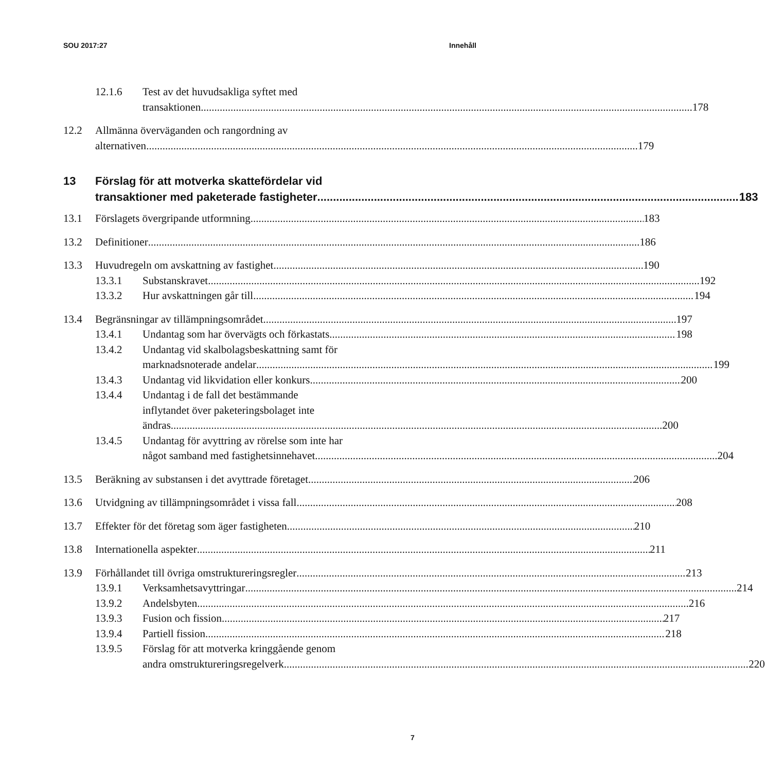SOU 2017:27 Innehåll
12.1.6 Test av det huvudsakliga syftet med
transaktionen 178
12.2 Allmänna överväganden och rangordning av
alternativen 179
13 Förslag för att motverka skattefördelar vid
transaktioner med paketerade fastigheter 183
13.1 Förslagets övergripande utformning 183
13.2 Definitioner 186
13.3 Huvudregeln om avskattning av fastighet 190
13.3.1 Substanskravet 192
13.3.2 Hur avskattningen går till 194
13.4 Begränsningar av tillämpningsområdet 197
13.4.1 Undantag som har övervägts och förkastats 198
13.4.2 Undantag vid skalbolagsbeskattning samt för
marknadsnoterade andelar 199
13.4.3 Undantag vid likvidation eller konkurs 200
13.4.4 Undantag i de fall det bestämmande
inflytandet över paketeringsbolaget inte
ändras 200
13.4.5 Undantag för avyttring av rörelse som inte har
något samband med fastighetsinnehavet 204
13.5 Beräkning av substansen i det avyttrade företaget 206
13.6 Utvidgning av tillämpningsområdet i vissa fall 208
13.7 Effekter för det företag som äger fastigheten 210
13.8 Internationella aspekter 211
13.9 Förhållandet till övriga omstruktureringsregler 213
13.9.1 Verksamhetsavyttringar 214
13.9.2 Andelsbyten 216
13.9.3 Fusion och fission 217
13.9.4 Partiell fission 218
13.9.5 Förslag för att motverka kringgående genom
andra omstruktureringsregelverk 220
7